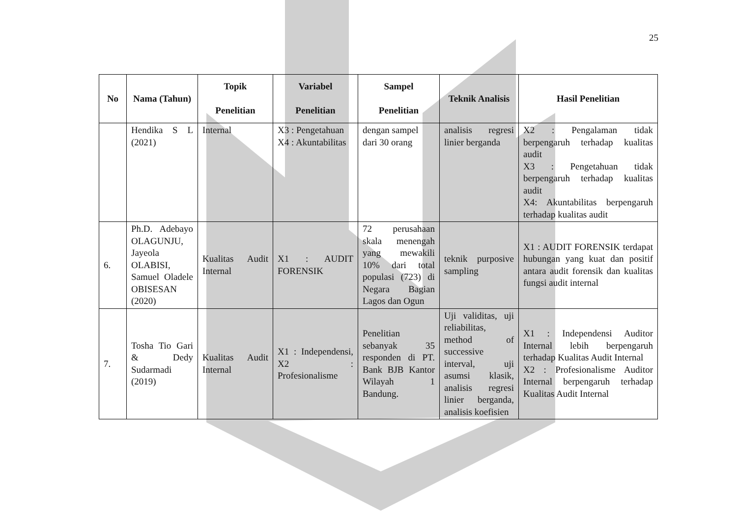25
| No | Nama (Tahun) | Topik Penelitian | Variabel Penelitian | Sampel Penelitian | Teknik Analisis | Hasil Penelitian |
| --- | --- | --- | --- | --- | --- | --- |
| | Hendika S L (2021) | Internal | X3 : Pengetahuan X4 : Akuntabilitas | dengan sampel dari 30 orang | analisis regresi linier berganda | X2 : Pengalaman tidak berpengaruh terhadap kualitas audit X3 : Pengetahuan tidak berpengaruh terhadap kualitas audit X4: Akuntabilitas berpengaruh terhadap kualitas audit |
| 6. | Ph.D. Adebayo OLAGUNJU, Jayeola OLABISI, Samuel Oladele OBISESAN (2020) | Kualitas Audit Internal | X1 : AUDIT FORENSIK | 72 perusahaan skala menengah yang mewakili 10% dari total populasi (723) di Negara Bagian Lagos dan Ogun | teknik purposive sampling | X1 : AUDIT FORENSIK terdapat hubungan yang kuat dan positif antara audit forensik dan kualitas fungsi audit internal |
| 7. | Tosha Tio Gari & Dedy Sudarmadi (2019) | Kualitas Audit Internal | X1 : Independensi, X2 : Profesionalisme | Penelitian sebanyak 35 responden di PT. Bank BJB Kantor Wilayah 1 Bandung. | Uji validitas, uji reliabilitas, method of successive interval, uji asumsi klasik, analisis regresi linier berganda, analisis koefisien | X1 : Independensi Auditor Internal lebih berpengaruh terhadap Kualitas Audit Internal X2 : Profesionalisme Auditor Internal berpengaruh terhadap Kualitas Audit Internal |